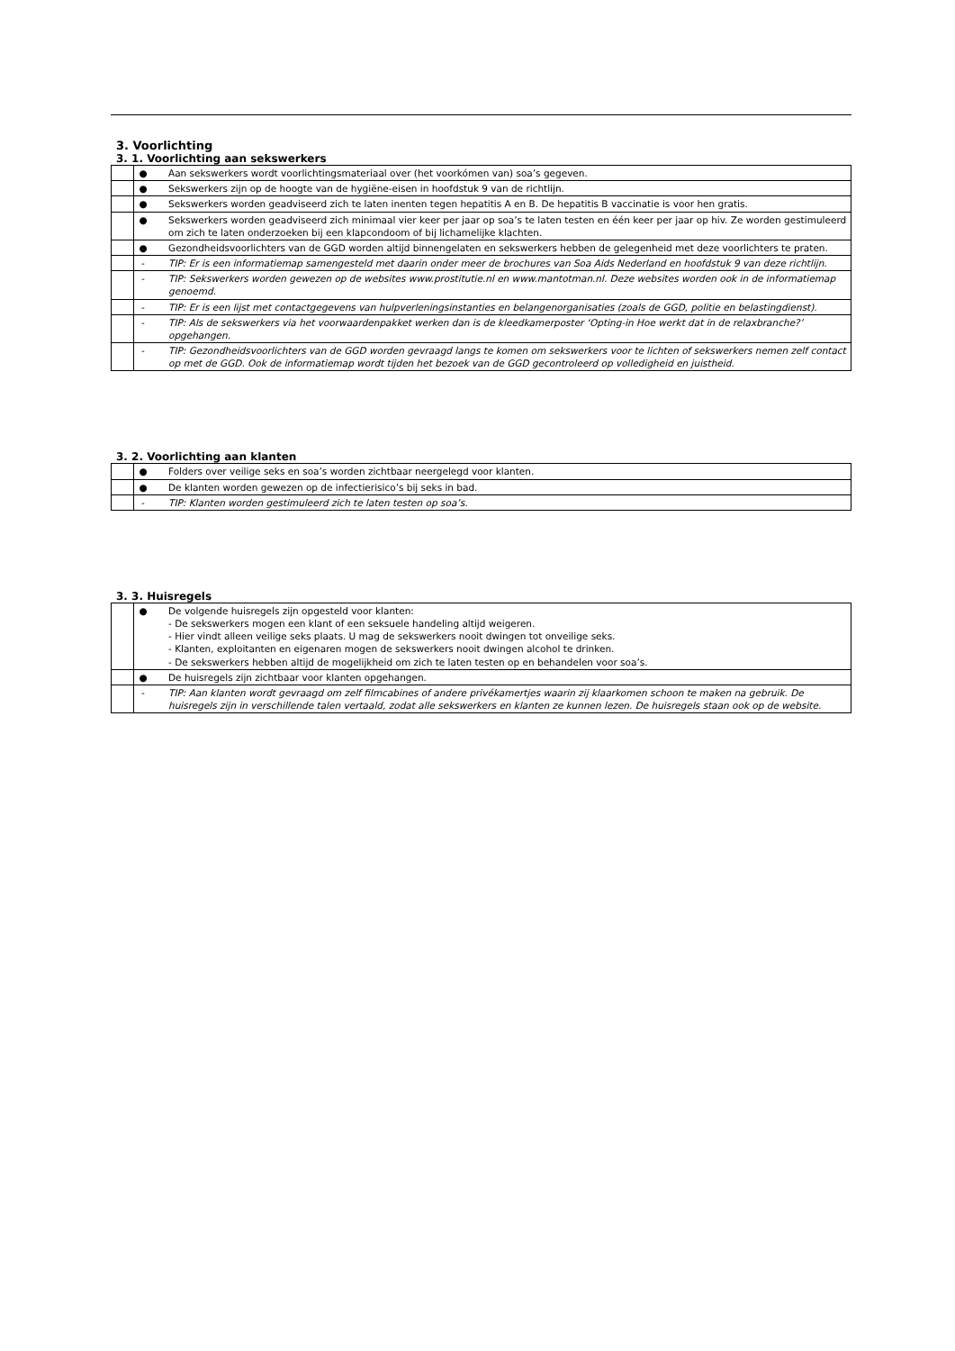3. Voorlichting
3. 1. Voorlichting aan sekswerkers
| | ● | Aan sekswerkers wordt voorlichtingsmateriaal over (het voorkómen van) soa’s gegeven. |
| | ● | Sekswerkers zijn op de hoogte van de hygiëne-eisen in hoofdstuk 9 van de richtlijn. |
| | ● | Sekswerkers worden geadviseerd zich te laten inenten tegen hepatitis A en B. De hepatitis B vaccinatie is voor hen gratis. |
| | ● | Sekswerkers worden geadviseerd zich minimaal vier keer per jaar op soa’s te laten testen en één keer per jaar op hiv. Ze worden gestimuleerd om zich te laten onderzoeken bij een klapcondoom of bij lichamelijke klachten. |
| | ● | Gezondheidsvoorlichters van de GGD worden altijd binnengelaten en sekswerkers hebben de gelegenheid met deze voorlichters te praten. |
| | - | TIP: Er is een informatiemap samengesteld met daarin onder meer de brochures van Soa Aids Nederland en hoofdstuk 9 van deze richtlijn. |
| | - | TIP: Sekswerkers worden gewezen op de websites www.prostitutie.nl en www.mantotman.nl. Deze websites worden ook in de informatiemap genoemd. |
| | - | TIP: Er is een lijst met contactgegevens van hulpverleningsinstanties en belangenorganisaties (zoals de GGD, politie en belastingdienst). |
| | - | TIP: Als de sekswerkers via het voorwaardenpakket werken dan is de kleedkamerposter ‘Opting-in Hoe werkt dat in de relaxbranche?’ opgehangen. |
| | - | TIP: Gezondheidsvoorlichters van de GGD worden gevraagd langs te komen om sekswerkers voor te lichten of sekswerkers nemen zelf contact op met de GGD. Ook de informatiemap wordt tijden het bezoek van de GGD gecontroleerd op volledigheid en juistheid. |
3. 2. Voorlichting aan klanten
| | ● | Folders over veilige seks en soa’s worden zichtbaar neergelegd voor klanten. |
| | ● | De klanten worden gewezen op de infectierisico’s bij seks in bad. |
| | - | TIP: Klanten worden gestimuleerd zich te laten testen op soa’s. |
3. 3. Huisregels
| | ● | De volgende huisregels zijn opgesteld voor klanten: - De sekswerkers mogen een klant of een seksuele handeling altijd weigeren. - Hier vindt alleen veilige seks plaats. U mag de sekswerkers nooit dwingen tot onveilige seks. - Klanten, exploitanten en eigenaren mogen de sekswerkers nooit dwingen alcohol te drinken. - De sekswerkers hebben altijd de mogelijkheid om zich te laten testen op en behandelen voor soa’s. |
| | ● | De huisregels zijn zichtbaar voor klanten opgehangen. |
| | - | TIP: Aan klanten wordt gevraagd om zelf filmcabines of andere privékamertjes waarin zij klaarkomen schoon te maken na gebruik. De huisregels zijn in verschillende talen vertaald, zodat alle sekswerkers en klanten ze kunnen lezen. De huisregels staan ook op de website. |